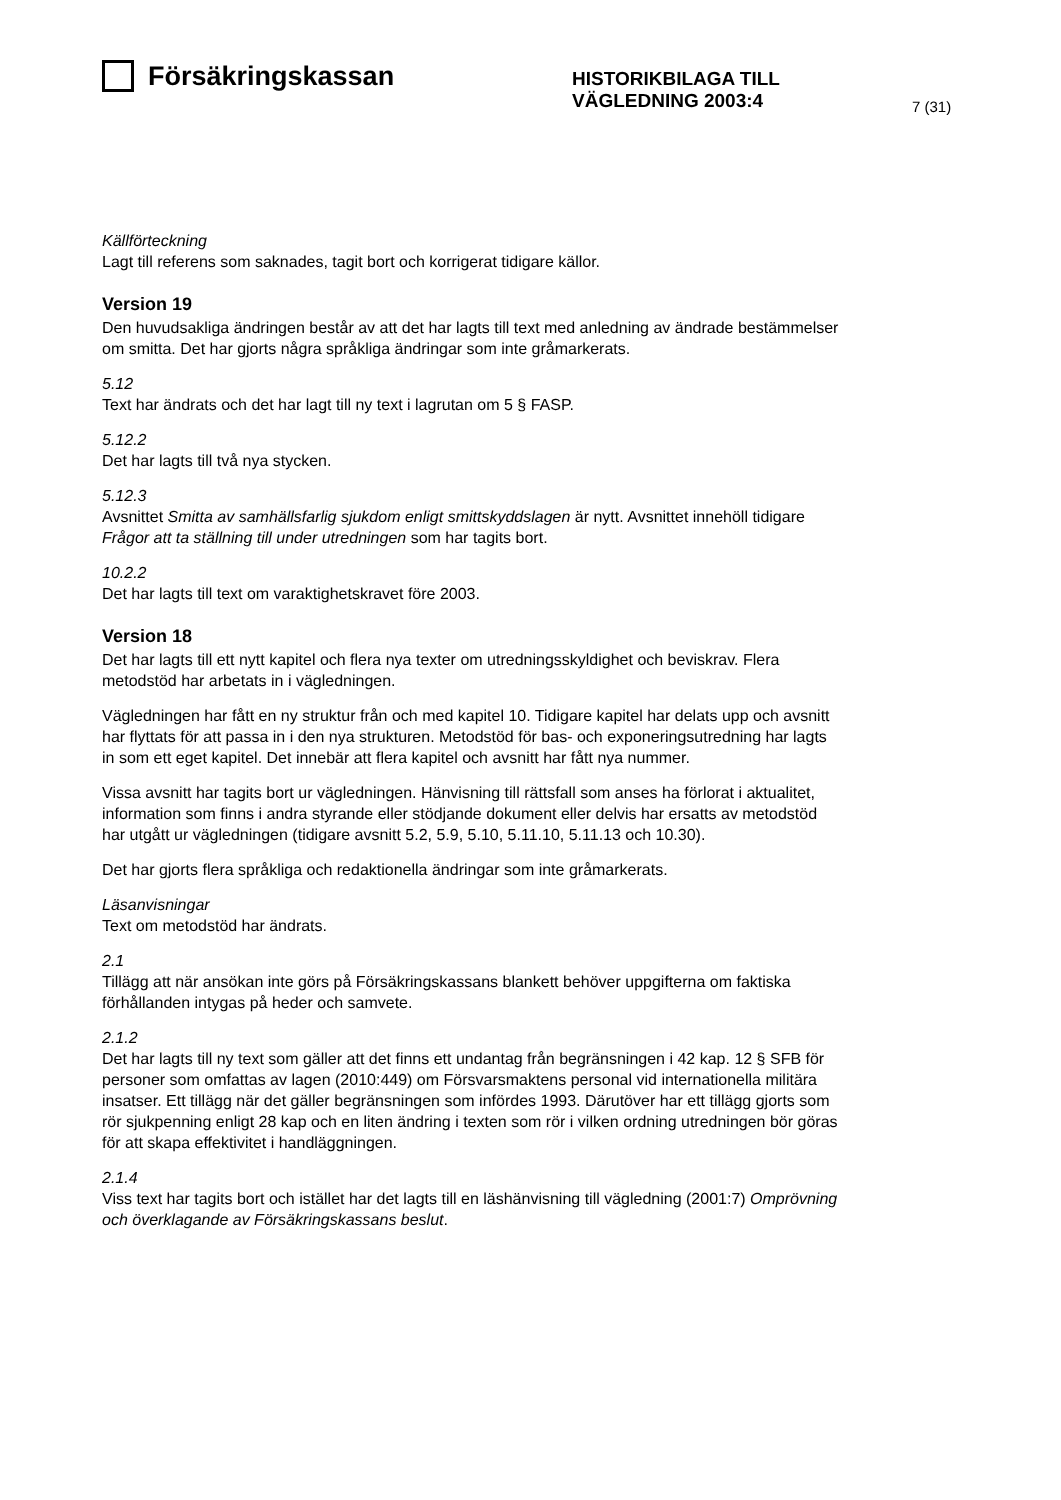Försäkringskassan
HISTORIKBILAGA TILL
VÄGLEDNING 2003:4
7 (31)
Källförteckning
Lagt till referens som saknades, tagit bort och korrigerat tidigare källor.
Version 19
Den huvudsakliga ändringen består av att det har lagts till text med anledning av ändrade bestämmelser om smitta. Det har gjorts några språkliga ändringar som inte gråmarkerats.
5.12
Text har ändrats och det har lagt till ny text i lagrutan om 5 § FASP.
5.12.2
Det har lagts till två nya stycken.
5.12.3
Avsnittet Smitta av samhällsfarlig sjukdom enligt smittskyddslagen är nytt. Avsnittet innehöll tidigare Frågor att ta ställning till under utredningen som har tagits bort.
10.2.2
Det har lagts till text om varaktighetskravet före 2003.
Version 18
Det har lagts till ett nytt kapitel och flera nya texter om utredningsskyldighet och beviskrav. Flera metodstöd har arbetats in i vägledningen.
Vägledningen har fått en ny struktur från och med kapitel 10. Tidigare kapitel har delats upp och avsnitt har flyttats för att passa in i den nya strukturen. Metodstöd för bas- och exponeringsutredning har lagts in som ett eget kapitel. Det innebär att flera kapitel och avsnitt har fått nya nummer.
Vissa avsnitt har tagits bort ur vägledningen. Hänvisning till rättsfall som anses ha förlorat i aktualitet, information som finns i andra styrande eller stödjande dokument eller delvis har ersatts av metodstöd har utgått ur vägledningen (tidigare avsnitt 5.2, 5.9, 5.10, 5.11.10, 5.11.13 och 10.30).
Det har gjorts flera språkliga och redaktionella ändringar som inte gråmarkerats.
Läsanvisningar
Text om metodstöd har ändrats.
2.1
Tillägg att när ansökan inte görs på Försäkringskassans blankett behöver uppgifterna om faktiska förhållanden intygas på heder och samvete.
2.1.2
Det har lagts till ny text som gäller att det finns ett undantag från begränsningen i 42 kap. 12 § SFB för personer som omfattas av lagen (2010:449) om Försvarsmaktens personal vid internationella militära insatser. Ett tillägg när det gäller begränsningen som infördes 1993. Därutöver har ett tillägg gjorts som rör sjukpenning enligt 28 kap och en liten ändring i texten som rör i vilken ordning utredningen bör göras för att skapa effektivitet i handläggningen.
2.1.4
Viss text har tagits bort och istället har det lagts till en läshänvisning till vägledning (2001:7) Omprövning och överklagande av Försäkringskassans beslut.